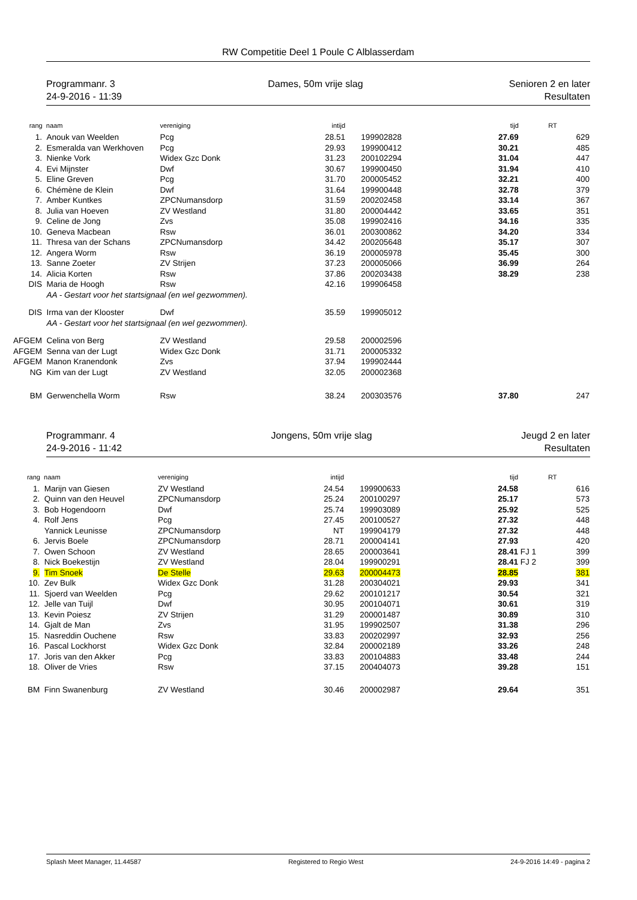RW Competitie Deel 1 Poule C Alblasserdam
Programmanr. 3
24-9-2016 - 11:39
Dames, 50m vrije slag Senioren 2 en later
Resultaten
| rang | naam | vereniging | intijd | | tijd | | RT |
| --- | --- | --- | --- | --- | --- | --- | --- |
| 1. | Anouk van Weelden | Pcg | 28.51 | 199902828 | 27.69 | | 629 |
| 2. | Esmeralda van Werkhoven | Pcg | 29.93 | 199900412 | 30.21 | | 485 |
| 3. | Nienke Vork | Widex Gzc Donk | 31.23 | 200102294 | 31.04 | | 447 |
| 4. | Evi Mijnster | Dwf | 30.67 | 199900450 | 31.94 | | 410 |
| 5. | Eline Greven | Pcg | 31.70 | 200005452 | 32.21 | | 400 |
| 6. | Chémène de Klein | Dwf | 31.64 | 199900448 | 32.78 | | 379 |
| 7. | Amber Kuntkes | ZPCNumansdorp | 31.59 | 200202458 | 33.14 | | 367 |
| 8. | Julia van Hoeven | ZV Westland | 31.80 | 200004442 | 33.65 | | 351 |
| 9. | Celine de Jong | Zvs | 35.08 | 199902416 | 34.16 | | 335 |
| 10. | Geneva Macbean | Rsw | 36.01 | 200300862 | 34.20 | | 334 |
| 11. | Thresa van der Schans | ZPCNumansdorp | 34.42 | 200205648 | 35.17 | | 307 |
| 12. | Angera Worm | Rsw | 36.19 | 200005978 | 35.45 | | 300 |
| 13. | Sanne Zoeter | ZV Strijen | 37.23 | 200005066 | 36.99 | | 264 |
| 14. | Alicia Korten | Rsw | 37.86 | 200203438 | 38.29 | | 238 |
| DIS | Maria de Hoogh | Rsw | 42.16 | 199906458 | | | |
| | AA - Gestart voor het startsignaal (en wel gezwommen). | | | | | | |
| DIS | Irma van der Klooster | Dwf | 35.59 | 199905012 | | | |
| | AA - Gestart voor het startsignaal (en wel gezwommen). | | | | | | |
| AFGEM | Celina von Berg | ZV Westland | 29.58 | 200002596 | | | |
| AFGEM | Senna van der Lugt | Widex Gzc Donk | 31.71 | 200005332 | | | |
| AFGEM | Manon Kranendonk | Zvs | 37.94 | 199902444 | | | |
| NG | Kim van der Lugt | ZV Westland | 32.05 | 200002368 | | | |
| BM | Gerwenchella Worm | Rsw | 38.24 | 200303576 | 37.80 | | 247 |
Programmanr. 4
24-9-2016 - 11:42
Jongens, 50m vrije slag Jeugd 2 en later
Resultaten
| rang | naam | vereniging | intijd | | tijd | | RT |
| --- | --- | --- | --- | --- | --- | --- | --- |
| 1. | Marijn van Giesen | ZV Westland | 24.54 | 199900633 | 24.58 | | 616 |
| 2. | Quinn van den Heuvel | ZPCNumansdorp | 25.24 | 200100297 | 25.17 | | 573 |
| 3. | Bob Hogendoorn | Dwf | 25.74 | 199903089 | 25.92 | | 525 |
| 4. | Rolf Jens | Pcg | 27.45 | 200100527 | 27.32 | | 448 |
| | Yannick Leunisse | ZPCNumansdorp | NT | 199904179 | 27.32 | | 448 |
| 6. | Jervis Boele | ZPCNumansdorp | 28.71 | 200004141 | 27.93 | | 420 |
| 7. | Owen Schoon | ZV Westland | 28.65 | 200003641 | 28.41 | FJ 1 | 399 |
| 8. | Nick Boekestijn | ZV Westland | 28.04 | 199900291 | 28.41 | FJ 2 | 399 |
| 9. | Tim Snoek | De Stelle | 29.63 | 200004473 | 28.85 | | 381 |
| 10. | Zev Bulk | Widex Gzc Donk | 31.28 | 200304021 | 29.93 | | 341 |
| 11. | Sjoerd van Weelden | Pcg | 29.62 | 200101217 | 30.54 | | 321 |
| 12. | Jelle van Tuijl | Dwf | 30.95 | 200104071 | 30.61 | | 319 |
| 13. | Kevin Poiesz | ZV Strijen | 31.29 | 200001487 | 30.89 | | 310 |
| 14. | Gjalt de Man | Zvs | 31.95 | 199902507 | 31.38 | | 296 |
| 15. | Nasreddin Ouchene | Rsw | 33.83 | 200202997 | 32.93 | | 256 |
| 16. | Pascal Lockhorst | Widex Gzc Donk | 32.84 | 200002189 | 33.26 | | 248 |
| 17. | Joris van den Akker | Pcg | 33.83 | 200104883 | 33.48 | | 244 |
| 18. | Oliver de Vries | Rsw | 37.15 | 200404073 | 39.28 | | 151 |
| BM | Finn Swanenburg | ZV Westland | 30.46 | 200002987 | 29.64 | | 351 |
Splash Meet Manager, 11.44587 Registered to Regio West 24-9-2016 14:49 - pagina 2